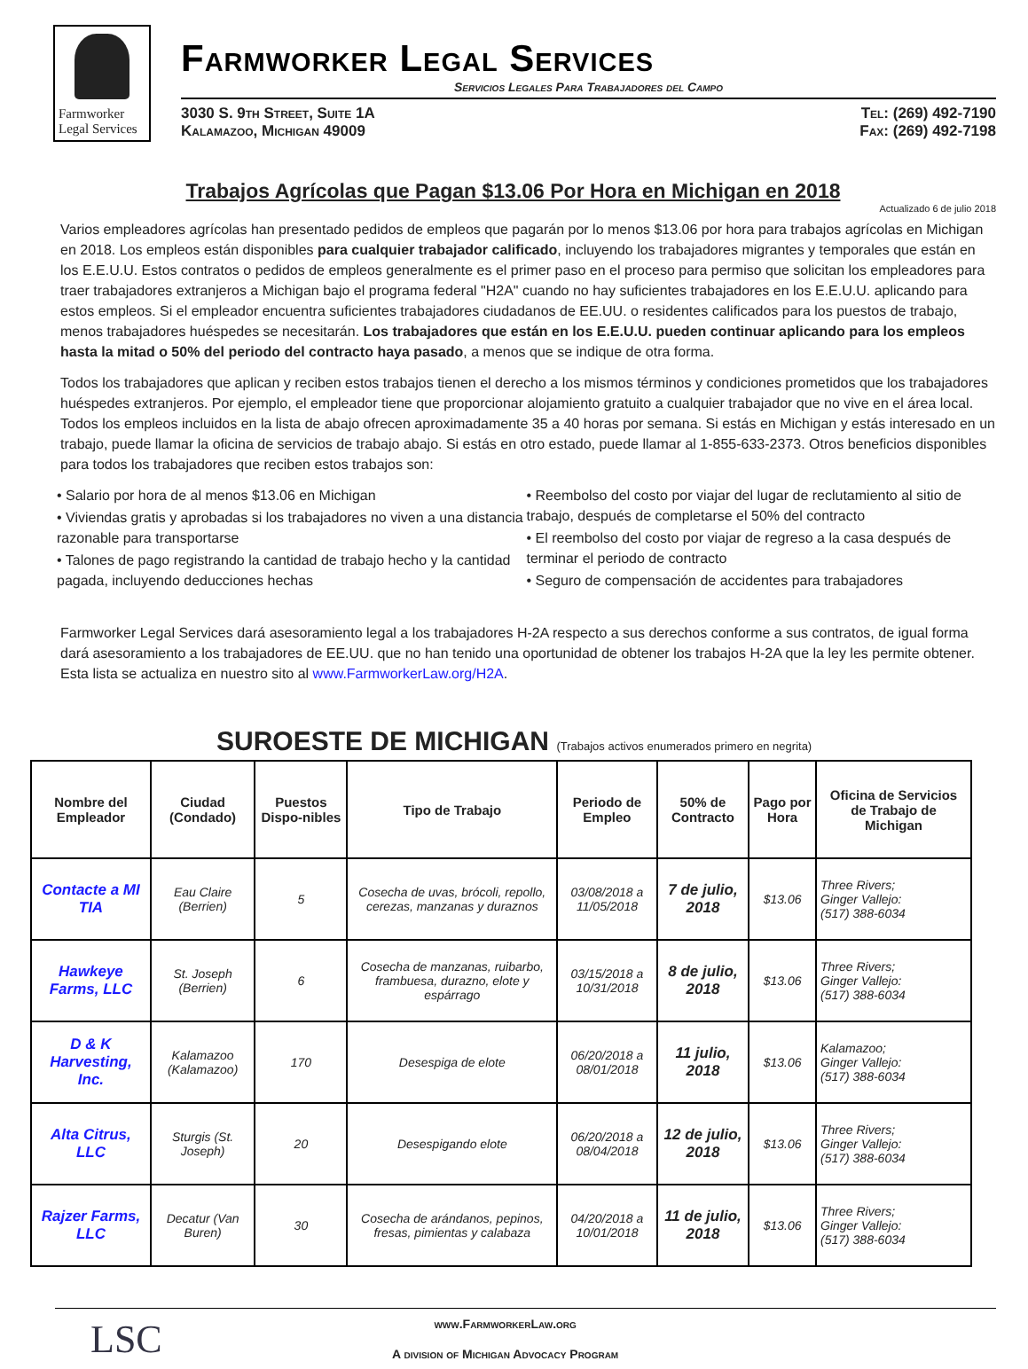Farmworker
Legal Services
Farmworker Legal Services
Servicios Legales Para Trabajadores del Campo
3030 S. 9th Street, Suite 1A
Kalamazoo, Michigan 49009
Tel: (269) 492-7190
Fax: (269) 492-7198
Trabajos Agrícolas que Pagan $13.06 Por Hora en Michigan en 2018
Actualizado 6 de julio 2018
Varios empleadores agrícolas han presentado pedidos de empleos que pagarán por lo menos $13.06 por hora para trabajos agrícolas en Michigan en 2018. Los empleos están disponibles para cualquier trabajador calificado, incluyendo los trabajadores migrantes y temporales que están en los E.E.U.U. Estos contratos o pedidos de empleos generalmente es el primer paso en el proceso para permiso que solicitan los empleadores para traer trabajadores extranjeros a Michigan bajo el programa federal "H2A" cuando no hay suficientes trabajadores en los E.E.U.U. aplicando para estos empleos. Si el empleador encuentra suficientes trabajadores ciudadanos de EE.UU. o residentes calificados para los puestos de trabajo, menos trabajadores huéspedes se necesitarán. Los trabajadores que están en los E.E.U.U. pueden continuar aplicando para los empleos hasta la mitad o 50% del periodo del contracto haya pasado, a menos que se indique de otra forma.
Todos los trabajadores que aplican y reciben estos trabajos tienen el derecho a los mismos términos y condiciones prometidos que los trabajadores huéspedes extranjeros. Por ejemplo, el empleador tiene que proporcionar alojamiento gratuito a cualquier trabajador que no vive en el área local. Todos los empleos incluidos en la lista de abajo ofrecen aproximadamente 35 a 40 horas por semana. Si estás en Michigan y estás interesado en un trabajo, puede llamar la oficina de servicios de trabajo abajo. Si estás en otro estado, puede llamar al 1-855-633-2373. Otros beneficios disponibles para todos los trabajadores que reciben estos trabajos son:
• Salario por hora de al menos $13.06 en Michigan
• Viviendas gratis y aprobadas si los trabajadores no viven a una distancia razonable para transportarse
• Talones de pago registrando la cantidad de trabajo hecho y la cantidad pagada, incluyendo deducciones hechas
• Reembolso del costo por viajar del lugar de reclutamiento al sitio de trabajo, después de completarse el 50% del contracto
• El reembolso del costo por viajar de regreso a la casa después de terminar el periodo de contracto
• Seguro de compensación de accidentes para trabajadores
Farmworker Legal Services dará asesoramiento legal a los trabajadores H-2A respecto a sus derechos conforme a sus contratos, de igual forma dará asesoramiento a los trabajadores de EE.UU. que no han tenido una oportunidad de obtener los trabajos H-2A que la ley les permite obtener. Esta lista se actualiza en nuestro sito al www.FarmworkerLaw.org/H2A.
SUROESTE DE MICHIGAN (Trabajos activos enumerados primero en negrita)
| Nombre del Empleador | Ciudad (Condado) | Puestos Dispo-nibles | Tipo de Trabajo | Periodo de Empleo | 50% de Contracto | Pago por Hora | Oficina de Servicios de Trabajo de Michigan |
| --- | --- | --- | --- | --- | --- | --- | --- |
| Contacte a MI TIA | Eau Claire (Berrien) | 5 | Cosecha de uvas, brócoli, repollo, cerezas, manzanas y duraznos | 03/08/2018 a 11/05/2018 | 7 de julio, 2018 | $13.06 | Three Rivers; Ginger Vallejo: (517) 388-6034 |
| Hawkeye Farms, LLC | St. Joseph (Berrien) | 6 | Cosecha de manzanas, ruibarbo, frambuesa, durazno, elote y espárrago | 03/15/2018 a 10/31/2018 | 8 de julio, 2018 | $13.06 | Three Rivers; Ginger Vallejo: (517) 388-6034 |
| D & K Harvesting, Inc. | Kalamazoo (Kalamazoo) | 170 | Desespiga de elote | 06/20/2018 a 08/01/2018 | 11 julio, 2018 | $13.06 | Kalamazoo; Ginger Vallejo: (517) 388-6034 |
| Alta Citrus, LLC | Sturgis (St. Joseph) | 20 | Desespigando elote | 06/20/2018 a 08/04/2018 | 12 de julio, 2018 | $13.06 | Three Rivers; Ginger Vallejo: (517) 388-6034 |
| Rajzer Farms, LLC | Decatur (Van Buren) | 30 | Cosecha de arándanos, pepinos, fresas, pimientas y calabaza | 04/20/2018 a 10/01/2018 | 11 de julio, 2018 | $13.06 | Three Rivers; Ginger Vallejo: (517) 388-6034 |
LSC
www.FarmworkerLaw.org
A division of Michigan Advocacy Program